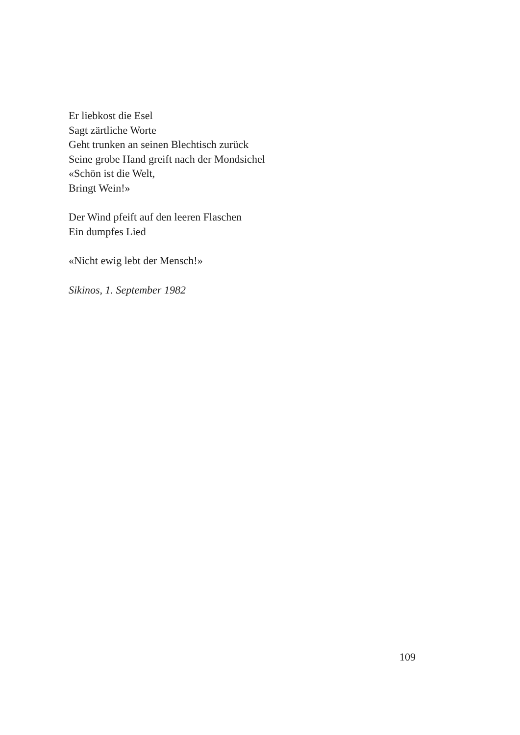Er liebkost die Esel
Sagt zärtliche Worte
Geht trunken an seinen Blechtisch zurück
Seine grobe Hand greift nach der Mondsichel
«Schön ist die Welt,
Bringt Wein!»
Der Wind pfeift auf den leeren Flaschen
Ein dumpfes Lied
«Nicht ewig lebt der Mensch!»
Sikinos, 1. September 1982
109